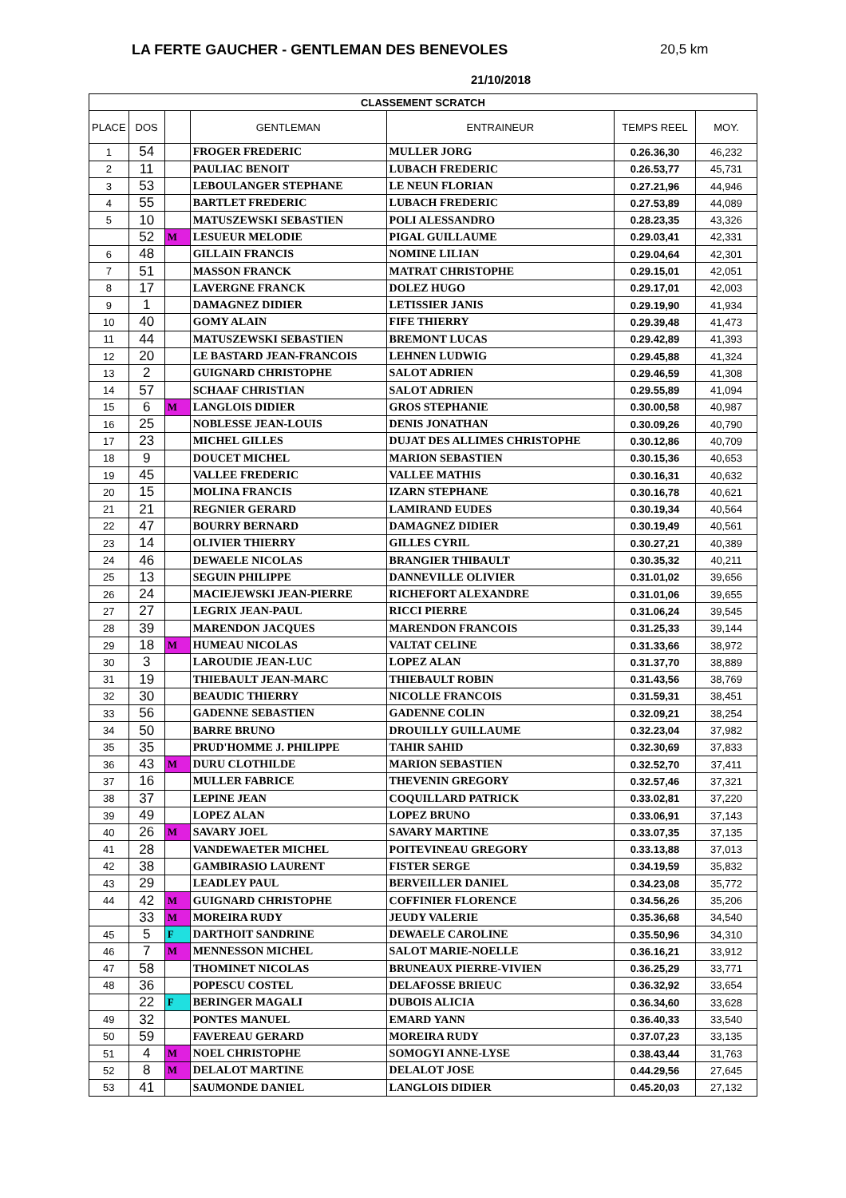LA FERTE GAUCHER - GENTLEMAN DES BENEVOLES
20,5 km
21/10/2018
| CLASSEMENT SCRATCH | | | | | | |
| --- | --- | --- | --- | --- | --- | --- |
| PLACE | DOS | | GENTLEMAN | ENTRAINEUR | TEMPS REEL | MOY. |
| 1 | 54 | | FROGER FREDERIC | MULLER JORG | 0.26.36,30 | 46,232 |
| 2 | 11 | | PAULIAC BENOIT | LUBACH FREDERIC | 0.26.53,77 | 45,731 |
| 3 | 53 | | LEBOULANGER STEPHANE | LE NEUN FLORIAN | 0.27.21,96 | 44,946 |
| 4 | 55 | | BARTLET FREDERIC | LUBACH FREDERIC | 0.27.53,89 | 44,089 |
| 5 | 10 | | MATUSZEWSKI SEBASTIEN | POLI ALESSANDRO | 0.28.23,35 | 43,326 |
| | 52 | M | LESUEUR MELODIE | PIGAL GUILLAUME | 0.29.03,41 | 42,331 |
| 6 | 48 | | GILLAIN FRANCIS | NOMINE LILIAN | 0.29.04,64 | 42,301 |
| 7 | 51 | | MASSON FRANCK | MATRAT CHRISTOPHE | 0.29.15,01 | 42,051 |
| 8 | 17 | | LAVERGNE FRANCK | DOLEZ HUGO | 0.29.17,01 | 42,003 |
| 9 | 1 | | DAMAGNEZ DIDIER | LETISSIER JANIS | 0.29.19,90 | 41,934 |
| 10 | 40 | | GOMY ALAIN | FIFE THIERRY | 0.29.39,48 | 41,473 |
| 11 | 44 | | MATUSZEWSKI SEBASTIEN | BREMONT LUCAS | 0.29.42,89 | 41,393 |
| 12 | 20 | | LE BASTARD JEAN-FRANCOIS | LEHNEN LUDWIG | 0.29.45,88 | 41,324 |
| 13 | 2 | | GUIGNARD CHRISTOPHE | SALOT ADRIEN | 0.29.46,59 | 41,308 |
| 14 | 57 | | SCHAAF CHRISTIAN | SALOT ADRIEN | 0.29.55,89 | 41,094 |
| 15 | 6 | M | LANGLOIS DIDIER | GROS STEPHANIE | 0.30.00,58 | 40,987 |
| 16 | 25 | | NOBLESSE JEAN-LOUIS | DENIS JONATHAN | 0.30.09,26 | 40,790 |
| 17 | 23 | | MICHEL GILLES | DUJAT DES ALLIMES CHRISTOPHE | 0.30.12,86 | 40,709 |
| 18 | 9 | | DOUCET MICHEL | MARION SEBASTIEN | 0.30.15,36 | 40,653 |
| 19 | 45 | | VALLEE FREDERIC | VALLEE MATHIS | 0.30.16,31 | 40,632 |
| 20 | 15 | | MOLINA FRANCIS | IZARN STEPHANE | 0.30.16,78 | 40,621 |
| 21 | 21 | | REGNIER GERARD | LAMIRAND EUDES | 0.30.19,34 | 40,564 |
| 22 | 47 | | BOURRY BERNARD | DAMAGNEZ DIDIER | 0.30.19,49 | 40,561 |
| 23 | 14 | | OLIVIER THIERRY | GILLES CYRIL | 0.30.27,21 | 40,389 |
| 24 | 46 | | DEWAELE NICOLAS | BRANGIER THIBAULT | 0.30.35,32 | 40,211 |
| 25 | 13 | | SEGUIN PHILIPPE | DANNEVILLE OLIVIER | 0.31.01,02 | 39,656 |
| 26 | 24 | | MACIEJEWSKI JEAN-PIERRE | RICHEFORT ALEXANDRE | 0.31.01,06 | 39,655 |
| 27 | 27 | | LEGRIX JEAN-PAUL | RICCI PIERRE | 0.31.06,24 | 39,545 |
| 28 | 39 | | MARENDON JACQUES | MARENDON FRANCOIS | 0.31.25,33 | 39,144 |
| 29 | 18 | M | HUMEAU NICOLAS | VALTAT CELINE | 0.31.33,66 | 38,972 |
| 30 | 3 | | LAROUDIE JEAN-LUC | LOPEZ ALAN | 0.31.37,70 | 38,889 |
| 31 | 19 | | THIEBAULT JEAN-MARC | THIEBAULT ROBIN | 0.31.43,56 | 38,769 |
| 32 | 30 | | BEAUDIC THIERRY | NICOLLE FRANCOIS | 0.31.59,31 | 38,451 |
| 33 | 56 | | GADENNE SEBASTIEN | GADENNE COLIN | 0.32.09,21 | 38,254 |
| 34 | 50 | | BARRE BRUNO | DROUILLY GUILLAUME | 0.32.23,04 | 37,982 |
| 35 | 35 | | PRUD'HOMME J. PHILIPPE | TAHIR SAHID | 0.32.30,69 | 37,833 |
| 36 | 43 | M | DURU CLOTHILDE | MARION SEBASTIEN | 0.32.52,70 | 37,411 |
| 37 | 16 | | MULLER FABRICE | THEVENIN GREGORY | 0.32.57,46 | 37,321 |
| 38 | 37 | | LEPINE JEAN | COQUILLARD PATRICK | 0.33.02,81 | 37,220 |
| 39 | 49 | | LOPEZ ALAN | LOPEZ BRUNO | 0.33.06,91 | 37,143 |
| 40 | 26 | M | SAVARY JOEL | SAVARY MARTINE | 0.33.07,35 | 37,135 |
| 41 | 28 | | VANDEWAETER MICHEL | POITEVINEAU GREGORY | 0.33.13,88 | 37,013 |
| 42 | 38 | | GAMBIRASIO LAURENT | FISTER SERGE | 0.34.19,59 | 35,832 |
| 43 | 29 | | LEADLEY PAUL | BERVEILLER DANIEL | 0.34.23,08 | 35,772 |
| 44 | 42 | M | GUIGNARD CHRISTOPHE | COFFINIER FLORENCE | 0.34.56,26 | 35,206 |
| | 33 | M | MOREIRA RUDY | JEUDY VALERIE | 0.35.36,68 | 34,540 |
| 45 | 5 | F | DARTHOIT SANDRINE | DEWAELE CAROLINE | 0.35.50,96 | 34,310 |
| 46 | 7 | M | MENNESSON MICHEL | SALOT MARIE-NOELLE | 0.36.16,21 | 33,912 |
| 47 | 58 | | THOMINET NICOLAS | BRUNEAUX PIERRE-VIVIEN | 0.36.25,29 | 33,771 |
| 48 | 36 | | POPESCU COSTEL | DELAFOSSE BRIEUC | 0.36.32,92 | 33,654 |
| | 22 | F | BERINGER MAGALI | DUBOIS ALICIA | 0.36.34,60 | 33,628 |
| 49 | 32 | | PONTES MANUEL | EMARD YANN | 0.36.40,33 | 33,540 |
| 50 | 59 | | FAVEREAU GERARD | MOREIRA RUDY | 0.37.07,23 | 33,135 |
| 51 | 4 | M | NOEL CHRISTOPHE | SOMOGYI ANNE-LYSE | 0.38.43,44 | 31,763 |
| 52 | 8 | M | DELALOT MARTINE | DELALOT JOSE | 0.44.29,56 | 27,645 |
| 53 | 41 | | SAUMONDE DANIEL | LANGLOIS DIDIER | 0.45.20,03 | 27,132 |